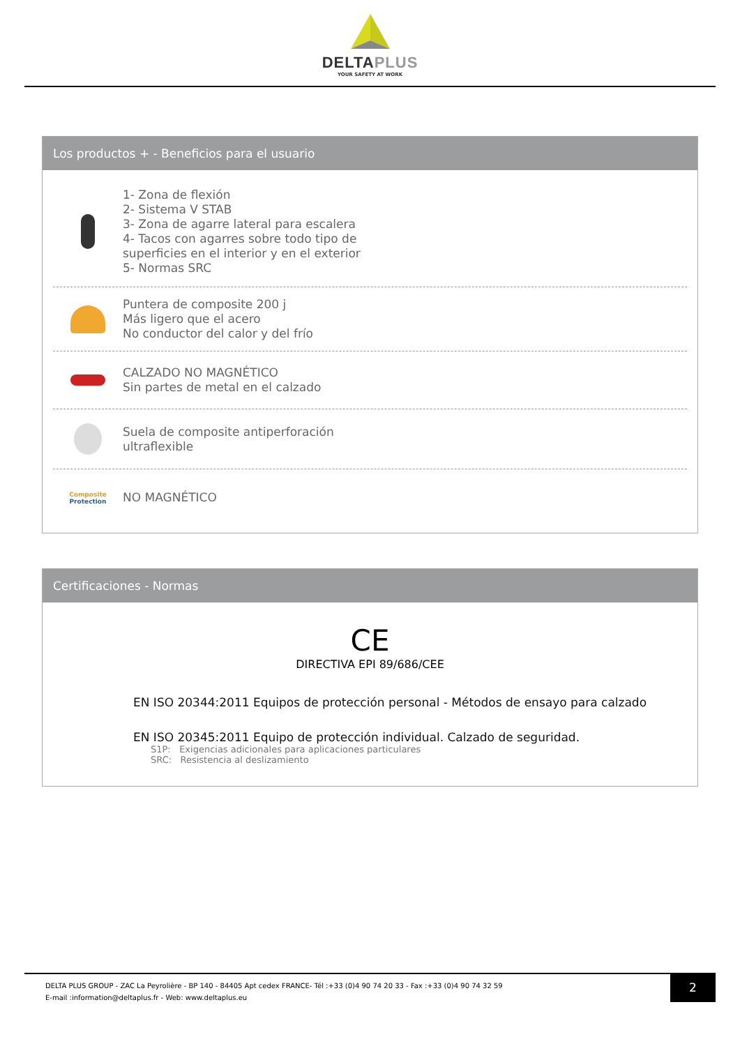DELTAPLUS
YOUR SAFETY AT WORK
Los productos + - Beneficios para el usuario
1- Zona de flexión
2- Sistema V STAB
3- Zona de agarre lateral para escalera
4- Tacos con agarres sobre todo tipo de
superficies en el interior y en el exterior
5- Normas SRC
Puntera de composite 200 j
Más ligero que el acero
No conductor del calor y del frío
CALZADO NO MAGNÉTICO
Sin partes de metal en el calzado
Suela de composite antiperforación
ultraflexible
Composite
Protection
NO MAGNÉTICO
Certificaciones - Normas
CE
DIRECTIVA EPI 89/686/CEE
EN ISO 20344:2011 Equipos de protección personal - Métodos de ensayo para calzado
EN ISO 20345:2011 Equipo de protección individual. Calzado de seguridad.
S1P: Exigencias adicionales para aplicaciones particulares
SRC: Resistencia al deslizamiento
DELTA PLUS GROUP - ZAC La Peyrolière - BP 140 - 84405 Apt cedex FRANCE- Tél :+33 (0)4 90 74 20 33 - Fax :+33 (0)4 90 74 32 59
E-mail :information@deltaplus.fr - Web: www.deltaplus.eu
2